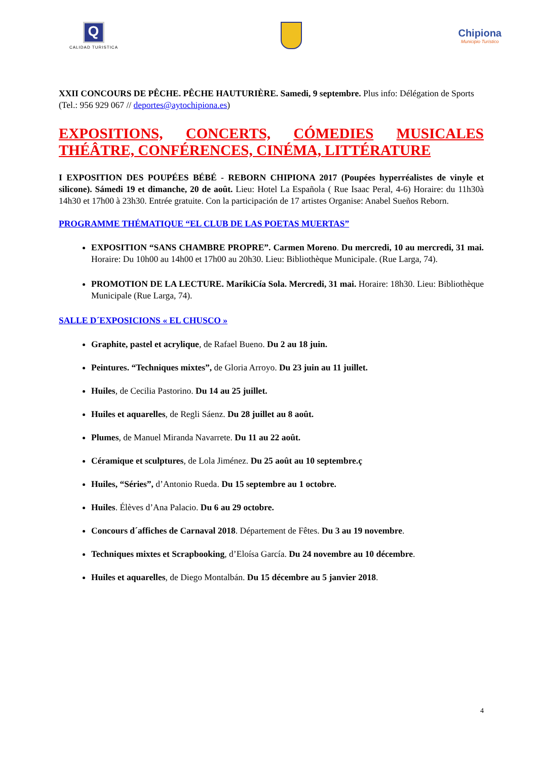Q
CALIDAD TURISTICA
Chipiona
Municipio Turístico
XXII CONCOURS DE PÊCHE. PÊCHE HAUTURIÈRE. Samedi, 9 septembre. Plus info: Délégation de Sports (Tel.: 956 929 067 // deportes@aytochipiona.es)
EXPOSITIONS, CONCERTS, CÓMEDIES MUSICALES
THÉÂTRE, CONFÉRENCES, CINÉMA, LITTÉRATURE
I EXPOSITION DES POUPÉES BÉBÉ - REBORN CHIPIONA 2017 (Poupées hyperréalistes de vinyle et silicone). Sámedi 19 et dimanche, 20 de août. Lieu: Hotel La Española ( Rue Isaac Peral, 4-6) Horaire: du 11h30à 14h30 et 17h00 à 23h30. Entrée gratuite. Con la participación de 17 artistes Organise: Anabel Sueños Reborn.
PROGRAMME THÉMATIQUE “EL CLUB DE LAS POETAS MUERTAS”
EXPOSITION “SANS CHAMBRE PROPRE”. Carmen Moreno. Du mercredi, 10 au mercredi, 31 mai. Horaire: Du 10h00 au 14h00 et 17h00 au 20h30. Lieu: Bibliothèque Municipale. (Rue Larga, 74).
PROMOTION DE LA LECTURE. MarikiCía Sola. Mercredi, 31 mai. Horaire: 18h30. Lieu: Bibliothèque Municipale (Rue Larga, 74).
SALLE D´EXPOSICIONS « EL CHUSCO »
Graphite, pastel et acrylique, de Rafael Bueno. Du 2 au 18 juin.
Peintures. “Techniques mixtes”, de Gloria Arroyo. Du 23 juin au 11 juillet.
Huiles, de Cecilia Pastorino. Du 14 au 25 juillet.
Huiles et aquarelles, de Regli Sáenz. Du 28 juillet au 8 août.
Plumes, de Manuel Miranda Navarrete. Du 11 au 22 août.
Céramique et sculptures, de Lola Jiménez. Du 25 août au 10 septembre.ç
Huiles, “Séries”, d’Antonio Rueda. Du 15 septembre au 1 octobre.
Huiles. Élèves d’Ana Palacio. Du 6 au 29 octobre.
Concours d´affiches de Carnaval 2018. Département de Fêtes. Du 3 au 19 novembre.
Techniques mixtes et Scrapbooking, d’Eloísa García. Du 24 novembre au 10 décembre.
Huiles et aquarelles, de Diego Montalbán. Du 15 décembre au 5 janvier 2018.
4